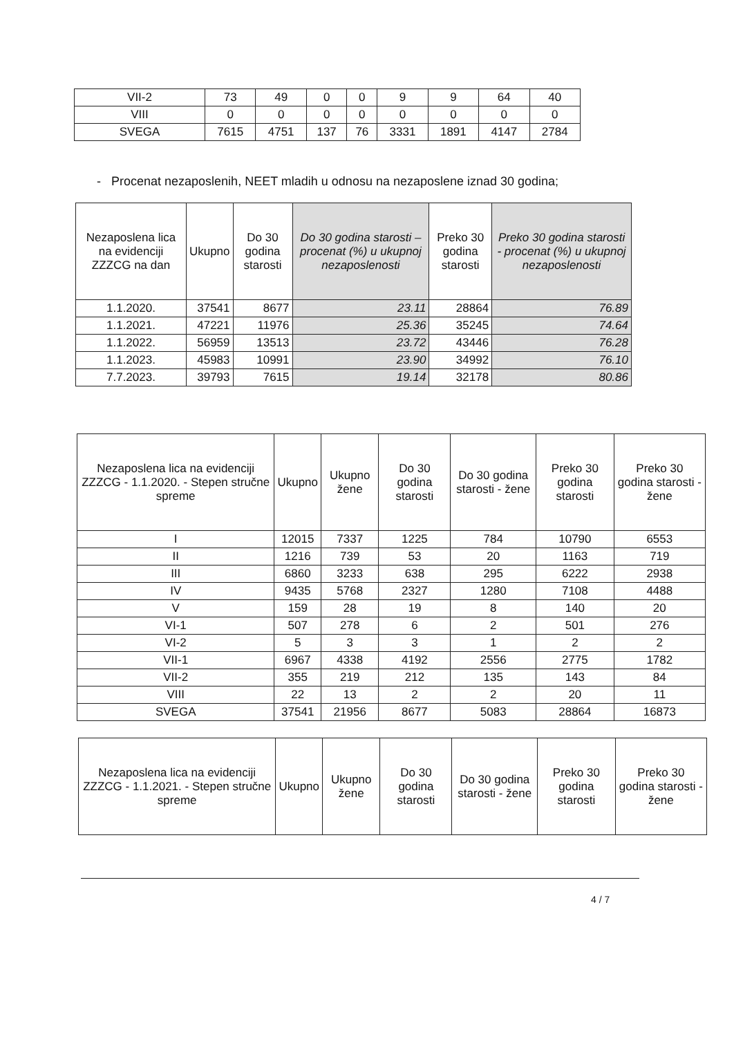| VII-2 | 73 | 49 | 0 | 0 | 9 | 9 | 64 | 40 |
| VIII | 0 | 0 | 0 | 0 | 0 | 0 | 0 | 0 |
| SVEGA | 7615 | 4751 | 137 | 76 | 3331 | 1891 | 4147 | 2784 |
- Procenat nezaposlenih, NEET mladih u odnosu na nezaposlene iznad 30 godina;
| Nezaposlena lica na evidenciji ZZZCG na dan | Ukupno | Do 30 godina starosti | Do 30 godina starosti – procenat (%) u ukupnoj nezaposlenosti | Preko 30 godina starosti | Preko 30 godina starosti - procenat (%) u ukupnoj nezaposlenosti |
| --- | --- | --- | --- | --- | --- |
| 1.1.2020. | 37541 | 8677 | 23.11 | 28864 | 76.89 |
| 1.1.2021. | 47221 | 11976 | 25.36 | 35245 | 74.64 |
| 1.1.2022. | 56959 | 13513 | 23.72 | 43446 | 76.28 |
| 1.1.2023. | 45983 | 10991 | 23.90 | 34992 | 76.10 |
| 7.7.2023. | 39793 | 7615 | 19.14 | 32178 | 80.86 |
| Nezaposlena lica na evidenciji ZZZCG - 1.1.2020. - Stepen stručne spreme | Ukupno | Ukupno žene | Do 30 godina starosti | Do 30 godina starosti - žene | Preko 30 godina starosti | Preko 30 godina starosti - žene |
| --- | --- | --- | --- | --- | --- | --- |
| I | 12015 | 7337 | 1225 | 784 | 10790 | 6553 |
| II | 1216 | 739 | 53 | 20 | 1163 | 719 |
| III | 6860 | 3233 | 638 | 295 | 6222 | 2938 |
| IV | 9435 | 5768 | 2327 | 1280 | 7108 | 4488 |
| V | 159 | 28 | 19 | 8 | 140 | 20 |
| VI-1 | 507 | 278 | 6 | 2 | 501 | 276 |
| VI-2 | 5 | 3 | 3 | 1 | 2 | 2 |
| VII-1 | 6967 | 4338 | 4192 | 2556 | 2775 | 1782 |
| VII-2 | 355 | 219 | 212 | 135 | 143 | 84 |
| VIII | 22 | 13 | 2 | 2 | 20 | 11 |
| SVEGA | 37541 | 21956 | 8677 | 5083 | 28864 | 16873 |
| Nezaposlena lica na evidenciji ZZZCG - 1.1.2021. - Stepen stručne spreme | Ukupno | Ukupno žene | Do 30 godina starosti | Do 30 godina starosti - žene | Preko 30 godina starosti | Preko 30 godina starosti - žene |
| --- | --- | --- | --- | --- | --- | --- |
4 / 7